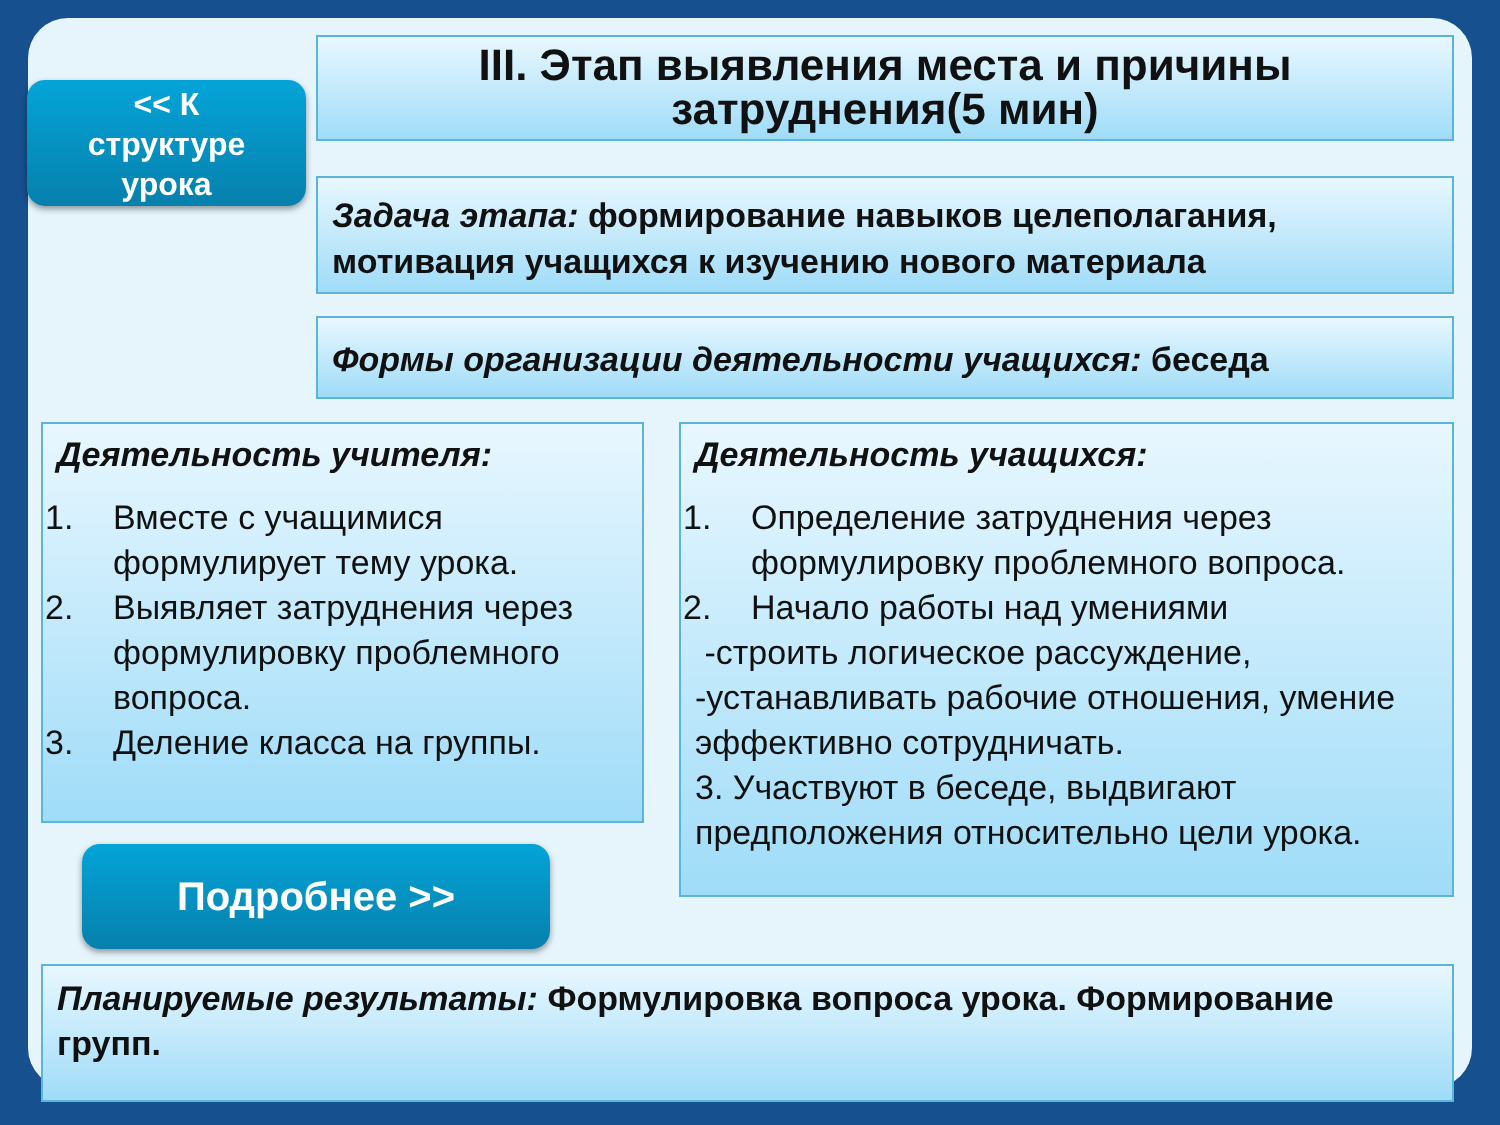<< К
структуре
урока
III. Этап выявления места и причины затруднения(5 мин)
Задача этапа: формирование навыков целеполагания, мотивация учащихся к изучению нового материала
Формы организации деятельности учащихся: беседа
Деятельность учителя:
1. Вместе с учащимися формулирует тему урока.
2. Выявляет затруднения через формулировку проблемного вопроса.
3. Деление класса на группы.
Подробнее >>
Деятельность учащихся:
1. Определение затруднения через формулировку проблемного вопроса.
2. Начало работы над умениями
-строить логическое рассуждение,
-устанавливать рабочие отношения, умение эффективно сотрудничать.
3. Участвуют в беседе, выдвигают предположения относительно цели урока.
Планируемые результаты: Формулировка вопроса урока. Формирование групп.